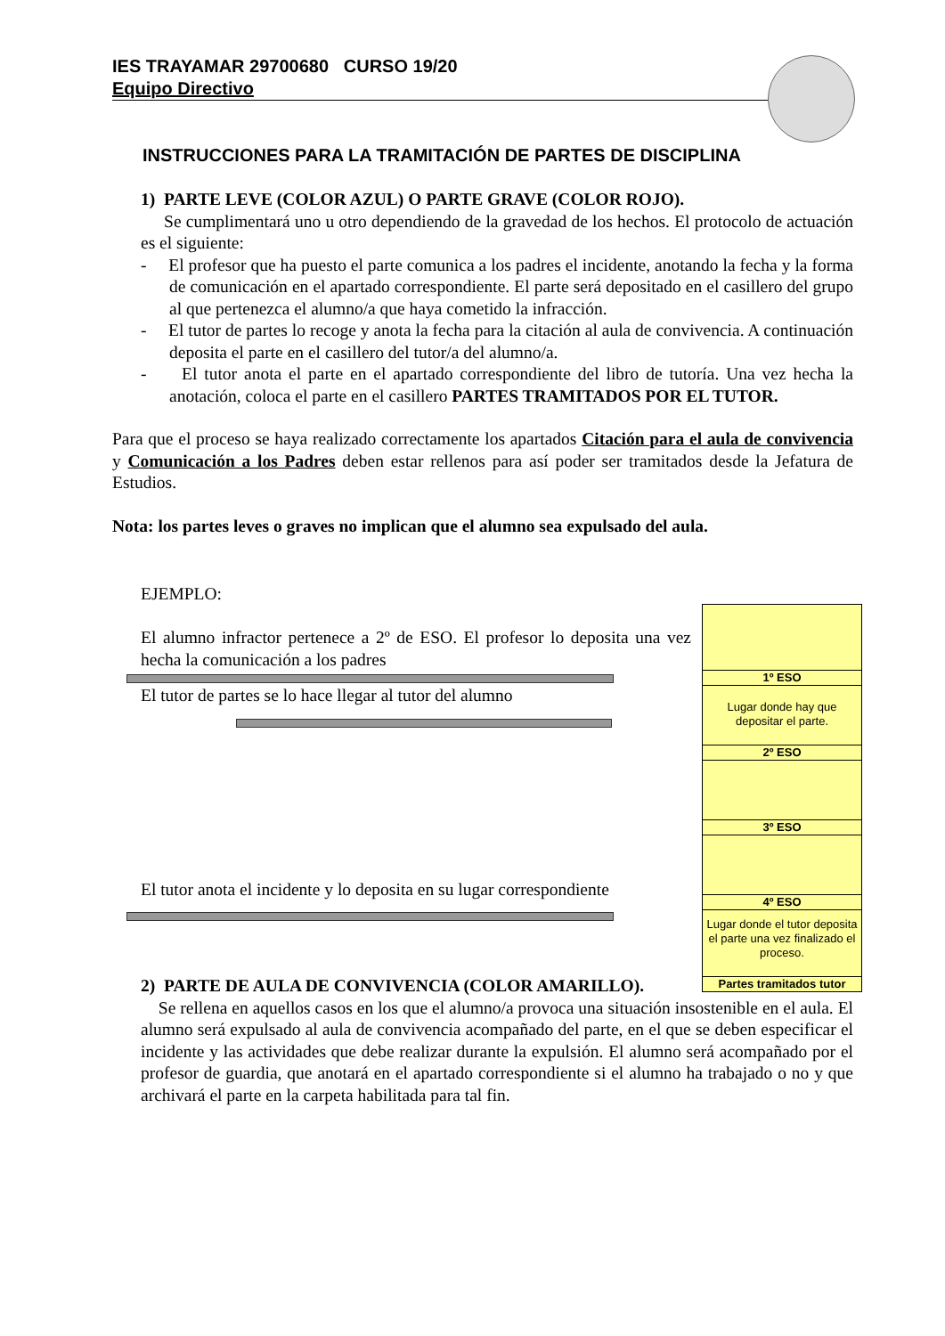IES TRAYAMAR 29700680 CURSO 19/20
Equipo Directivo
INSTRUCCIONES PARA LA TRAMITACIÓN DE PARTES DE DISCIPLINA
1) PARTE LEVE (COLOR AZUL) O PARTE GRAVE (COLOR ROJO).
Se cumplimentará uno u otro dependiendo de la gravedad de los hechos. El protocolo de actuación es el siguiente:
- El profesor que ha puesto el parte comunica a los padres el incidente, anotando la fecha y la forma de comunicación en el apartado correspondiente. El parte será depositado en el casillero del grupo al que pertenezca el alumno/a que haya cometido la infracción.
- El tutor de partes lo recoge y anota la fecha para la citación al aula de convivencia. A continuación deposita el parte en el casillero del tutor/a del alumno/a.
- El tutor anota el parte en el apartado correspondiente del libro de tutoría. Una vez hecha la anotación, coloca el parte en el casillero PARTES TRAMITADOS POR EL TUTOR.
Para que el proceso se haya realizado correctamente los apartados Citación para el aula de convivencia y Comunicación a los Padres deben estar rellenos para así poder ser tramitados desde la Jefatura de Estudios.
Nota: los partes leves o graves no implican que el alumno sea expulsado del aula.
EJEMPLO:
El alumno infractor pertenece a 2º de ESO. El profesor lo deposita una vez hecha la comunicación a los padres
El tutor de partes se lo hace llegar al tutor del alumno
El tutor anota el incidente y lo deposita en su lugar correspondiente
1º ESO
Lugar donde hay que depositar el parte.
2º ESO
3º ESO
4º ESO
Lugar donde el tutor deposita el parte una vez finalizado el proceso.
Partes tramitados tutor
2) PARTE DE AULA DE CONVIVENCIA (COLOR AMARILLO).
Se rellena en aquellos casos en los que el alumno/a provoca una situación insostenible en el aula. El alumno será expulsado al aula de convivencia acompañado del parte, en el que se deben especificar el incidente y las actividades que debe realizar durante la expulsión. El alumno será acompañado por el profesor de guardia, que anotará en el apartado correspondiente si el alumno ha trabajado o no y que archivará el parte en la carpeta habilitada para tal fin.